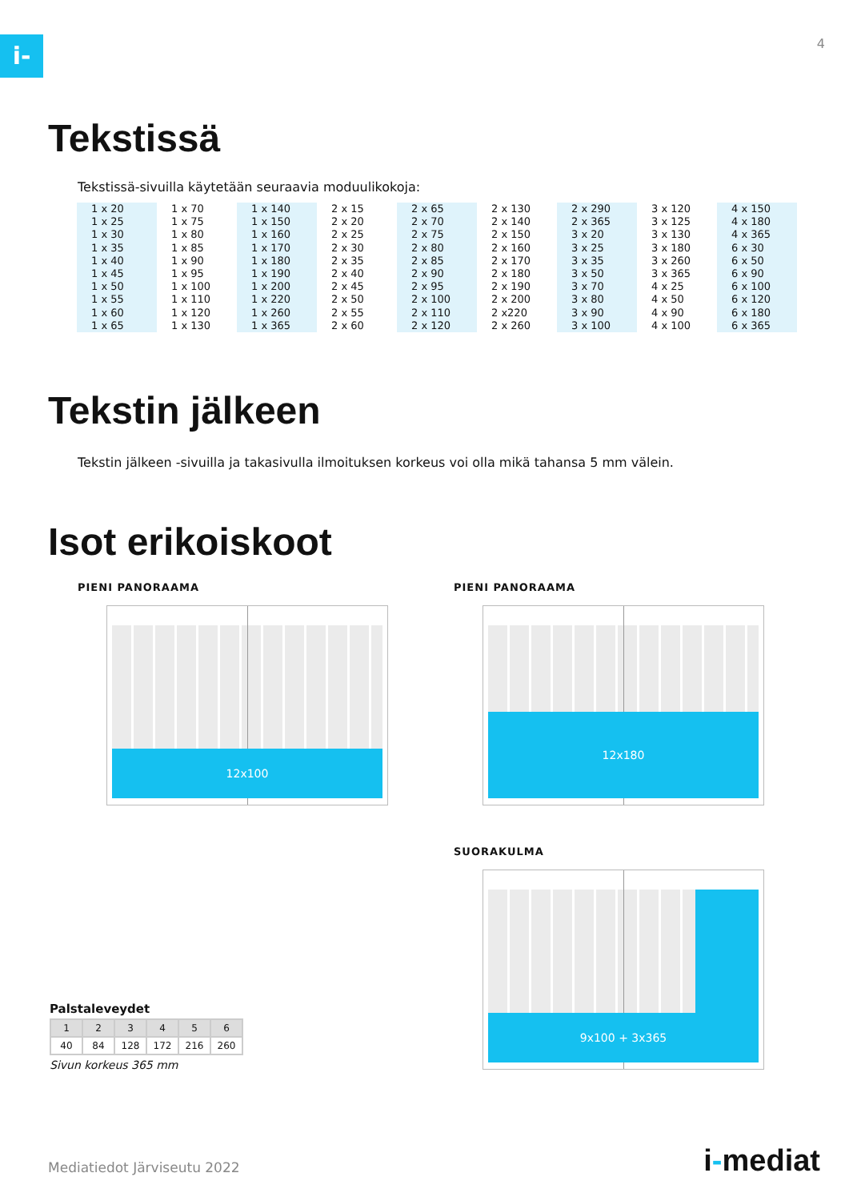i- 4
Tekstissä
Tekstissä-sivuilla käytetään seuraavia moduulikokoja:
| 1 x 20 1 x 25 1 x 30 1 x 35 1 x 40 1 x 45 1 x 50 1 x 55 1 x 60 1 x 65 | 1 x 70 1 x 75 1 x 80 1 x 85 1 x 90 1 x 95 1 x 100 1 x 110 1 x 120 1 x 130 | 1 x 140 1 x 150 1 x 160 1 x 170 1 x 180 1 x 190 1 x 200 1 x 220 1 x 260 1 x 365 | 2 x 15 2 x 20 2 x 25 2 x 30 2 x 35 2 x 40 2 x 45 2 x 50 2 x 55 2 x 60 | 2 x 65 2 x 70 2 x 75 2 x 80 2 x 85 2 x 90 2 x 95 2 x 100 2 x 110 2 x 120 | 2 x 130 2 x 140 2 x 150 2 x 160 2 x 170 2 x 180 2 x 190 2 x 200 2 x220 2 x 260 | 2 x 290 2 x 365 3 x 20 3 x 25 3 x 35 3 x 50 3 x 70 3 x 80 3 x 90 3 x 100 | 3 x 120 3 x 125 3 x 130 3 x 180 3 x 260 3 x 365 4 x 25 4 x 50 4 x 90 4 x 100 | 4 x 150 4 x 180 4 x 365 6 x 30 6 x 50 6 x 90 6 x 100 6 x 120 6 x 180 6 x 365 |
Tekstin jälkeen
Tekstin jälkeen -sivuilla ja takasivulla ilmoituksen korkeus voi olla mikä tahansa 5 mm välein.
Isot erikoiskoot
PIENI PANORAAMA
12x100
Palstaleveydet
| 1 | 2 | 3 | 4 | 5 | 6 |
| 40 | 84 | 128 | 172 | 216 | 260 |
Sivun korkeus 365 mm
PIENI PANORAAMA
12x180
SUORAKULMA
9x100 + 3x365
Mediatiedot Järviseutu 2022 i-mediat